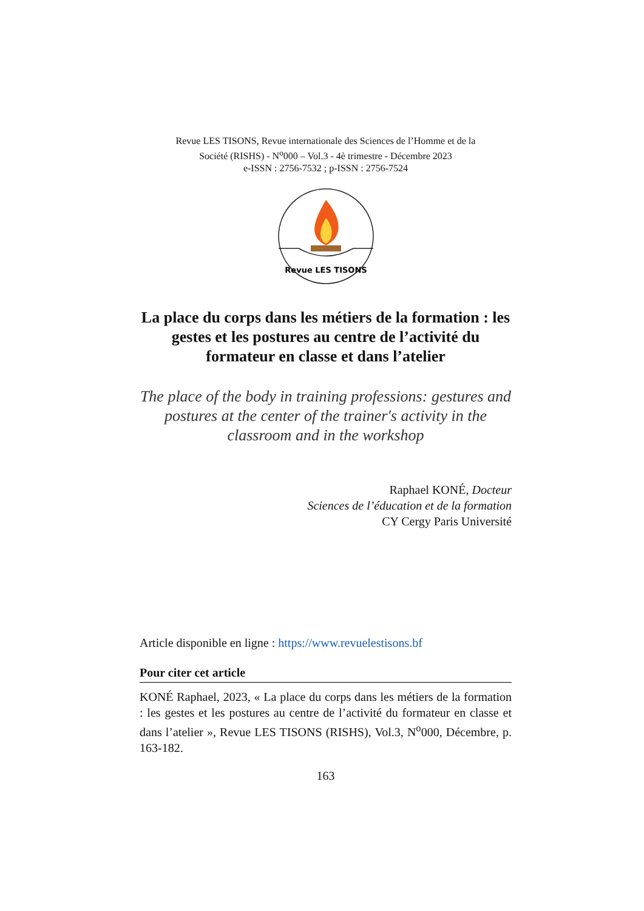Revue LES TISONS, Revue internationale des Sciences de l’Homme et de la
Société (RISHS) - N<sup>o</sup>000 – Vol.3 - 4è trimestre - Décembre 2023
e-ISSN : 2756-7532 ; p-ISSN : 2756-7524
Revue LES TISONS
La place du corps dans les métiers de la formation : les gestes et les postures au centre de l’activité du formateur en classe et dans l’atelier
The place of the body in training professions: gestures and postures at the center of the trainer's activity in the classroom and in the workshop
Raphael KONÉ, Docteur
Sciences de l’éducation et de la formation
CY Cergy Paris Université
Article disponible en ligne : https://www.revuelestisons.bf
Pour citer cet article
KONÉ Raphael, 2023, « La place du corps dans les métiers de la formation : les gestes et les postures au centre de l’activité du formateur en classe et dans l’atelier », Revue LES TISONS (RISHS), Vol.3, N<sup>o</sup>000, Décembre, p. 163-182.
163